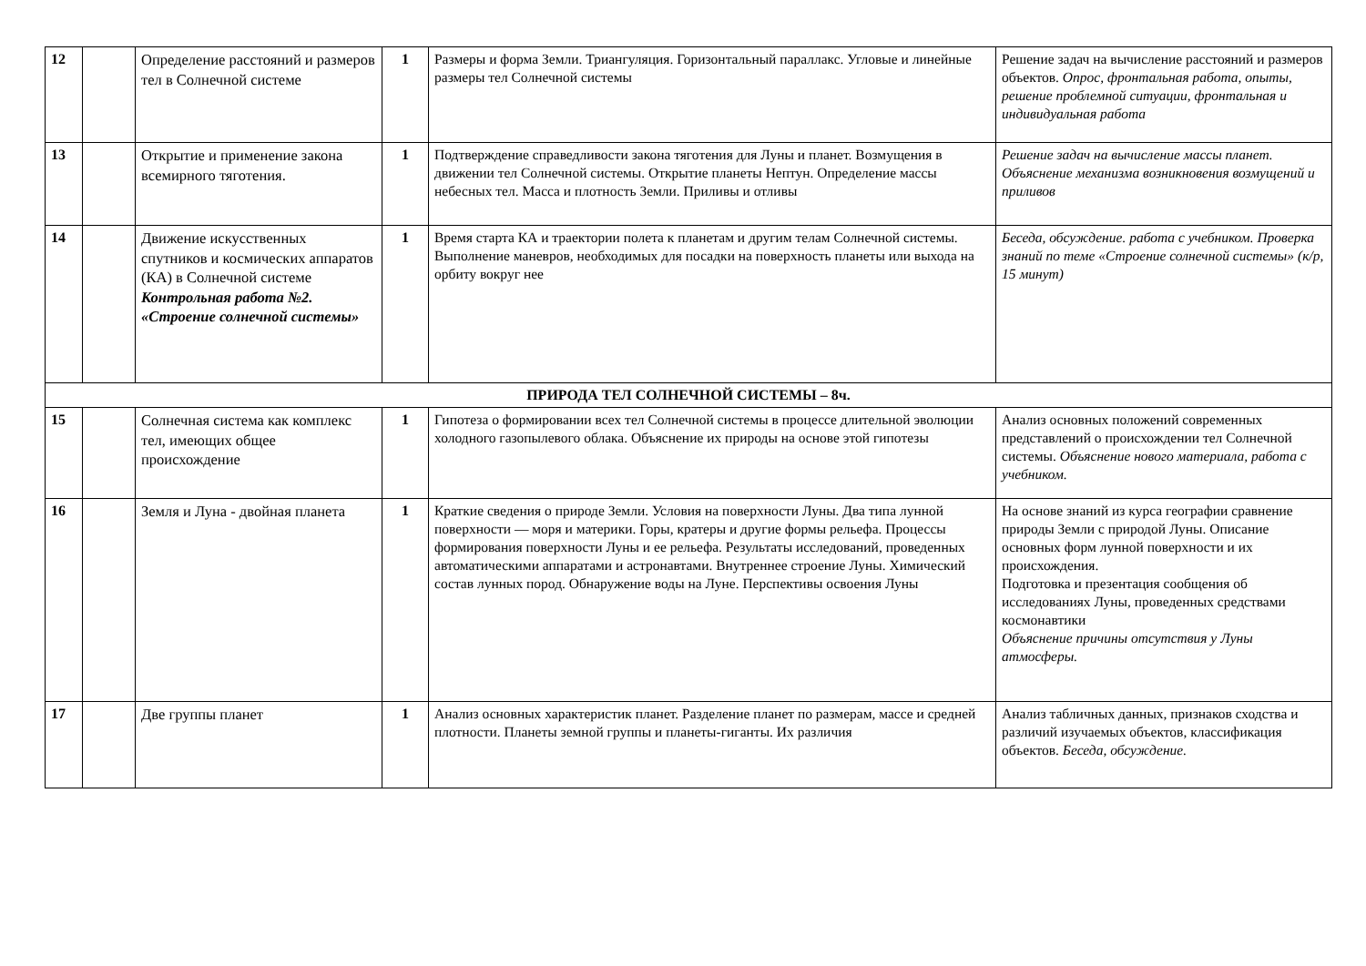| 12 | | Определение расстояний и размеров тел в Солнечной системе | 1 | Размеры и форма Земли. Триангуляция. Горизонтальный параллакс. Угловые и линейные размеры тел Солнечной системы | Решение задач на вычисление расстояний и размеров объектов. Опрос, фронтальная работа, опыты, решение проблемной ситуации, фронтальная и индивидуальная работа |
| 13 | | Открытие и применение закона всемирного тяготения. | 1 | Подтверждение справедливости закона тяготения для Луны и планет. Возмущения в движении тел Солнечной системы. Открытие планеты Нептун. Определение массы небесных тел. Масса и плотность Земли. Приливы и отливы | Решение задач на вычисление массы планет. Объяснение механизма возникновения возмущений и приливов |
| 14 | | Движение искусственных спутников и космических аппаратов (КА) в Солнечной системе Контрольная работа №2. «Строение солнечной системы» | 1 | Время старта КА и траектории полета к планетам и другим телам Солнечной системы. Выполнение маневров, необходимых для посадки на поверхность планеты или выхода на орбиту вокруг нее | Беседа, обсуждение. работа с учебником. Проверка знаний по теме «Строение солнечной системы» (к/р, 15 минут) |
| ПРИРОДА ТЕЛ СОЛНЕЧНОЙ СИСТЕМЫ – 8ч. | | | | | |
| 15 | | Солнечная система как комплекс тел, имеющих общее происхождение | 1 | Гипотеза о формировании всех тел Солнечной системы в процессе длительной эволюции холодного газопылевого облака. Объяснение их природы на основе этой гипотезы | Анализ основных положений современных представлений о происхождении тел Солнечной системы. Объяснение нового материала, работа с учебником. |
| 16 | | Земля и Луна - двойная планета | 1 | Краткие сведения о природе Земли. Условия на поверхности Луны. Два типа лунной поверхности — моря и материки. Горы, кратеры и другие формы рельефа. Процессы формирования поверхности Луны и ее рельефа. Результаты исследований, проведенных автоматическими аппаратами и астронавтами. Внутреннее строение Луны. Химический состав лунных пород. Обнаружение воды на Луне. Перспективы освоения Луны | На основе знаний из курса географии сравнение природы Земли с природой Луны. Описание основных форм лунной поверхности и их происхождения. Подготовка и презентация сообщения об исследованиях Луны, проведенных средствами космонавтики Объяснение причины отсутствия у Луны атмосферы. |
| 17 | | Две группы планет | 1 | Анализ основных характеристик планет. Разделение планет по размерам, массе и средней плотности. Планеты земной группы и планеты-гиганты. Их различия | Анализ табличных данных, признаков сходства и различий изучаемых объектов, классификация объектов. Беседа, обсуждение. |